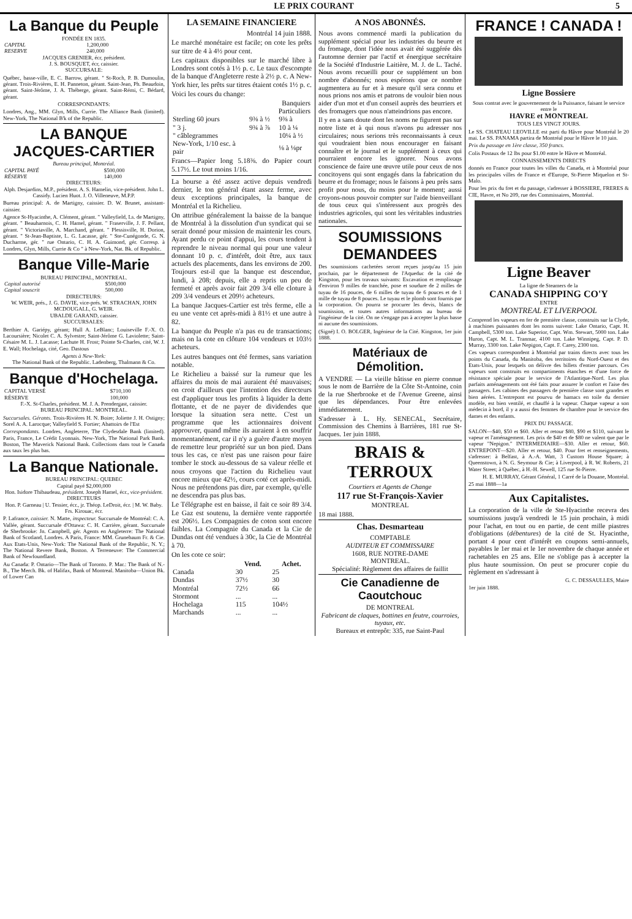LE PRIX COURANT 5
La Banque du Peuple
FONDÉE EN 1835.
| CAPITAL | 1,200,000 |
| RESERVE | 240,000 |
JACQUES GRENIER, écr, président.
J. S. BOUSQUET, écr, caissier.
SUCCURSALE:
Québec, basse-ville, E. C. Barrow, gérant. " St-Roch, P. B. Dumoulin, gérant. Trois-Rivières, E. H. Panneton, gérant. Saint-Jean, Ph. Beaudoin, gérant. Saint-Jérôme, J. A. Théberge, gérant. Saint-Rémi, C. Bédard, gérant.
CORRESPONDANTS:
Londres, Ang., MM. Glyn, Mills, Currie. The Alliance Bank (limited). New-York, The National B'k of the Republic.
LA BANQUE JACQUES-CARTIER
Bureau principal, Montréal.
| CAPITAL PAYÉ | $500,000 |
| RÉSERVE | 140,000 |
DIRECTEURS:
Alph. Desjardins, M.P., président. A. S. Hamelin, vice-président. John L. Cassidy. Lucien Huot. J. O. Villeneuve, M.P.P.
Bureau principal: A. de Martigny, caissier. D. W. Brunet, assistant-caissier.
Agence St-Hyacinthe, A. Clément, gérant. " Valleyfield, Ls. de Martigny, gérant. " Beauharnois, C. H. Hamel, gérant. " Fraserville, J. F. Pellant, gérant. " Victoriaville, A. Marchand, gérant. " Plessisville, H. Dorion, gérant. " St-Jean-Baptiste, L. G. Lacasse, gér. " Ste-Cunégonde, G. N. Ducharme, gér. " rue Ontario, C. H. A. Guimond, gér. Corresp. à Londres, Glyn, Mills, Currie & Co " à New-York, Nat. Bk. of Republic.
Banque Ville-Marie
BUREAU PRINCIPAL, MONTREAL.
| Capital autorisé | $500,000 |
| Capital souscrit | 500,000 |
DIRECTEURS:
W. WEIR, prés., J. G. DAVIE, vice-prés. W. STRACHAN, JOHN MCDOUGALL, G. WEIR.
UBALDE GARAND, caissier.
SUCCURSALES:
Berthier A. Gariépy, gérant; Hull A. LeBlanc; Louiseville F.-X. O. Lacoursière; Nicolet C. A. Sylvestre; Saint-Jérôme G. Laviolette; Saint-Césaire M. L. J. Lacasse; Lachute H. Frost; Pointe St-Charles, cité, W. J. E. Wall; Hochelaga, cité, Geo. Dastous
Agents à New-York:
The National Bank of the Republic. Ladenberg, Thalmann & Co.
Banque d'Hochelaga.
| CAPITAL VERSÉ | $710,100 |
| RÉSERVE | 100,000 |
F.-X. St-Charles, président. M. J. A. Prendergast, caissier.
BUREAU PRINCIPAL: MONTREAL.
Succursales. Gérants. Trois-Rivières H. N. Boire; Joliette J. H. Ostigny; Sorel A. A. Larocque; Valleyfield S. Fortier; Abattoirs de l'Est
Correspondants. Londres, Angleterre, The Clydesdale Bank (limited). Paris, France, Le Crédit Lyonnais. New-York, The National Park Bank. Boston, The Maverick National Bank. Collections dans tout le Canada aux taux les plus bas.
La Banque Nationale.
BUREAU PRINCIPAL: QUEBEC
Capital payé $2,000,000
Hon. Isidore Thibaudeau, président. Joseph Hamel, écr., vice-président.
DIRECTEURS
Hon. P. Garneau | U. Tessier, écr., jr. Théop. LeDroit, écr. | M. W. Baby. Frs. Kirouac, écr.
P. Lafrance, caissier. N. Matte, inspecteur. Succursale de Montréal: C. A. Vallée, gérant. Succursale d'Ottawa: C. H. Carrière, gérant. Succursale de Sherbrooke: Jn. Campbell, gér. Agents en Angleterre: The National Bank of Scotland, Londres. A Paris, France: MM. Grunebaum Fr. & Cie. Aux Etats-Unis, New-York: The National Bank of the Republic, N. Y.; The National Revere Bank, Boston. A Terreneuve: The Commercial Bank of Newfoundland.
Au Canada: P. Ontario—The Bank of Toronto. P. Mar.: The Bank of N.-B., The Merch. Bk. of Halifax, Bank of Montreal. Manitoba—Union Bk. of Lower Can
LA SEMAINE FINANCIERE
Montréal 14 juin 1888.
Le marché monétaire est facile; on cote les prêts sur titre de 4 à 4½ pour cent.
Les capitaux disponibles sur le marché libre à Londres sont cotés à 1½ p. c. Le taux d'escompte de la banque d'Angleterre reste à 2½ p. c. A New-York hier, les prêts sur titres étaient cotés 1½ p. c.
Voici les cours du change:
| | Banquiers Particuliers | |
| Sterling 60 jours | 9⅜ à ½ | 9⅜ à |
| " 3 j. | 9¾ à ⅞ | 10 à ¼ |
| " câblegrammes | | 10¼ à ½ |
| New-York, 1/10 esc. à pair | | ⅛ à ⅛pr |
Francs—Papier long 5.18⅜. do Papier court 5.17½. Le tout moins 1/16.
La bourse a été assez active depuis vendredi dernier, le ton général étant assez ferme, avec deux exceptions principales, la banque de Montréal et la Richelieu.
On attribue généralement la baisse de la banque de Montréal à la dissolution d'un syndicat qui se serait donné pour mission de maintenir les cours. Ayant perdu ce point d'appui, les cours tendent à reprendre le niveau normal qui pour une valeur donnant 10 p. c. d'intérêt, doit être, aux taux actuels des placements, dans les environs de 200. Toujours est-il que la banque est descendue, lundi, à 208; depuis, elle a repris un peu de fermeté et après avoir fait 209 3/4 elle cloture à 209 3/4 vendeurs et 209½ acheteurs.
La banque Jacques-Cartier est très ferme, elle a eu une vente cet après-midi à 81½ et une autre à 82.
La banque du Peuple n'a pas eu de transactions; mais on la cote en clôture 104 vendeurs et 103½ acheteurs.
Les autres banques ont été fermes, sans variation notable.
Le Richelieu a baissé sur la rumeur que les affaires du mois de mai auraient été mauvaises; on croit d'ailleurs que l'intention des directeurs est d'appliquer tous les profits à liquider la dette flottante, et de ne payer de dividendes que lorsque la situation sera nette. C'est un programme que les actionnaires doivent approuver, quand même ils auraient à en souffrir momentanément, car il n'y a guère d'autre moyen de remettre leur propriété sur un bon pied. Dans tous les cas, ce n'est pas une raison pour faire tomber le stock au-dessous de sa valeur réelle et nous croyons que l'action du Richelieu vaut encore mieux que 42½, cours coté cet après-midi. Nous ne prétendons pas dire, par exemple, qu'elle ne descendra pas plus bas.
Le Télégraphe est en baisse, il fait ce soir 89 3/4. Le Gaz est soutenu, la dernière vente rapportée est 206½. Les Compagnies de coton sont encore faibles. La Compagnie du Canada et la Cie de Dundas ont été vendues à 30c, la Cie de Montréal à 70.
On les cote ce soir:
| | Vend. | Achet. |
| --- | --- | --- |
| Canada | 30 | 25 |
| Dundas | 37½ | 30 |
| Montréal | 72½ | 66 |
| Stormont | ... | ... |
| Hochelaga | 115 | 104½ |
| Marchands | ... | ... |
A NOS ABONNÉS.
Nous avons commencé mardi la publication du supplément spécial pour les industries du beurre et du fromage, dont l'idée nous avait été suggérée dès l'automne dernier par l'actif et énergique secrétaire de la Société d'Industrie Laitière, M. J. de L. Taché. Nous avons recueilli pour ce supplément un bon nombre d'abonnés; nous espérons que ce nombre augmentera au fur et à mesure qu'il sera connu et nous prions nos amis et patrons de vouloir bien nous aider d'un mot et d'un conseil auprès des beurriers et des fromagers que nous n'atteindrions pas encore.
Il y en a sans doute dont les noms ne figurent pas sur notre liste et à qui nous n'avons pu adresser nos circulaires; nous serions très reconnaissants à ceux qui voudraient bien nous encourager en faisant connaître et le journal et le supplément à ceux qui pourraient encore les ignorer. Nous avons conscience de faire une œuvre utile pour ceux de nos concitoyens qui sont engagés dans la fabrication du beurre et du fromage; nous le faisons à peu près sans profit pour nous, du moins pour le moment; aussi croyons-nous pouvoir compter sur l'aide bienveillant de tous ceux qui s'intéressent aux progrès des industries agricoles, qui sont les véritables industries nationales.
SOUMISSIONS DEMANDEES
Des soumissions cachetées seront reçues jusqu'au 15 juin prochain, par le département de l'Aqueduc de la cité de Kingston, pour les travaux suivants: Excavation et remplissage d'environ 9 milles de tranchée, pose et soudure de 2 milles de tuyau de 16 pouces, de 6 milles de tuyau de 6 pouces et de 1 mille de tuyau de 8 pouces. Le tuyau et le plomb sont fournis par la corporation. On pourra se procurer les devis, blancs de soumission, et toutes autres informations au bureau de l'ingénieur de la cité. On ne s'engage pas à accepter la plus basse ni aucune des soumissions.
(Signé) I. O. BOLGER, Ingénieur de la Cité. Kingston, 1er juin 1888.
Matériaux de Démolition.
A VENDRE — La vieille bâtisse en pierre connue sous le nom de Barrière de la Côte St-Antoine, coin de la rue Sherbrooke et de l'Avenue Greene, ainsi que les dépendances. Pour être enlevées immédiatement.
S'adresser à L. Hy. SENECAL, Secrétaire, Commission des Chemins à Barrières, 181 rue St-Jacques. 1er juin 1888.
BRAIS & TERROUX
Courtiers et Agents de Change
117 rue St-François-Xavier
MONTREAL
18 mai 1888.
Chas. Desmarteau
COMPTABLE
AUDITEUR ET COMMISSAIRE
1608, RUE NOTRE-DAME
MONTREAL.
Spécialité: Règlement des affaires de faillit
Cie Canadienne de Caoutchouc
DE MONTREAL
Fabricant de claques, bottines en feutre, courroies, tuyaux, etc.
Bureaux et entrepôt: 335, rue Saint-Paul
FRANCE ! CANADA !
Ligne Bossiere
Sous contrat avec le gouvernement de la Puissance, faisant le service entre le
HAVRE et MONTREAL
TOUS LES VINGT JOURS.
Le SS. CHATEAU LEOVILLE est parti du Hâvre pour Montréal le 20 mai. Le SS. PANAMA partira de Montréal pour le Hâvre le 10 juin.
Prix du passage en 1ère classe, 350 francs.
Colis Postaux de 12 lbs pour $1.00 entre le Hâvre et Montréal.
CONNAISSEMENTS DIRECTS
donnés en France pour toutes les villes du Canada, et à Montréal pour les principales villes de France et d'Europe, St-Pierre Miquelon et St-Malo.
Pour les prix du fret et du passage, s'adresser à BOSSIERE, FRERES & CIE, Havre, et No 209, rue des Commissaires, Montréal.
Ligne Beaver
La ligne de Steamers de la
CANADA SHIPPING CO'Y
ENTRE
MONTREAL ET LIVERPOOL
Comprend les vapeurs en fer de première classe, construits sur la Clyde, à machines puissantes dont les noms suivent: Lake Ontario, Capt. H. Campbell, 5300 ton. Lake Superior, Capt. Wm. Stewart, 5000 ton. Lake Huron, Capt. M. L. Tranmar, 4100 ton. Lake Winnipeg, Capt. P. D. Murray, 3300 ton. Lake Nepigon, Capt. F. Carey, 2300 ton.
Ces vapeurs correspondent à Montréal par trains directs avec tous les points du Canada, du Manitoba, des territoires du Nord-Ouest et des Etats-Unis, pour lesquels on délivre des billets d'entier parcours. Ces vapeurs sont construits en compartiments étanches et d'une force de résistance spéciale pour le service de l'Atlantique-Nord. Les plus parfaits aménagements ont été faits pour assurer le confort et l'aise des passagers. Les cabines des passagers de première classe sont grandes et bien aérées. L'entrepont est pourvu de hamacs en toile du dernier modèle, est bien ventilé, et chauffé à la vapeur. Chaque vapeur a son médecin à bord, il y a aussi des femmes de chambre pour le service des dames et des enfants.
PRIX DU PASSAGE.
SALON—$40, $50 et $60. Aller et retour $80, $90 et $110, suivant le vapeur et l'aménagement. Les prix de $40 et de $80 ne valent que par le vapeur "Nepigon." INTERMEDIAIRE—$30. Aller et retour, $60. ENTREPONT—$20. Aller et retour, $40. Pour fret et renseignements, s'adresser: à Belfast, à A.-A. Watt, 3 Custom House Square; à Queenstown, à N. G. Seymour & Cie; à Liverpool, à R. W. Roberts, 21 Water Street; à Québec, à H.-H. Sewell, 125 rue St-Pierre.
H. E. MURRAY, Gérant Général, 1 Carré de la Douane, Montréal.
25 mai 1888—1a
Aux Capitalistes.
La corporation de la ville de Ste-Hyacinthe recevra des soumissions jusqu'à vendredi le 15 juin prochain, à midi pour l'achat, en tout ou en partie, de cent mille piastres d'obligations (débentures) de la cité de St. Hyacinthe, portant 4 pour cent d'intérêt en coupons semi-annuels, payables le 1er mai et le 1er novembre de chaque année et rachetables en 25 ans. Elle ne s'oblige pas à accepter la plus haute soumission. On peut se procurer copie du règlement en s'adressant à
G. C. DESSAULLES, Maire
1er juin 1888.